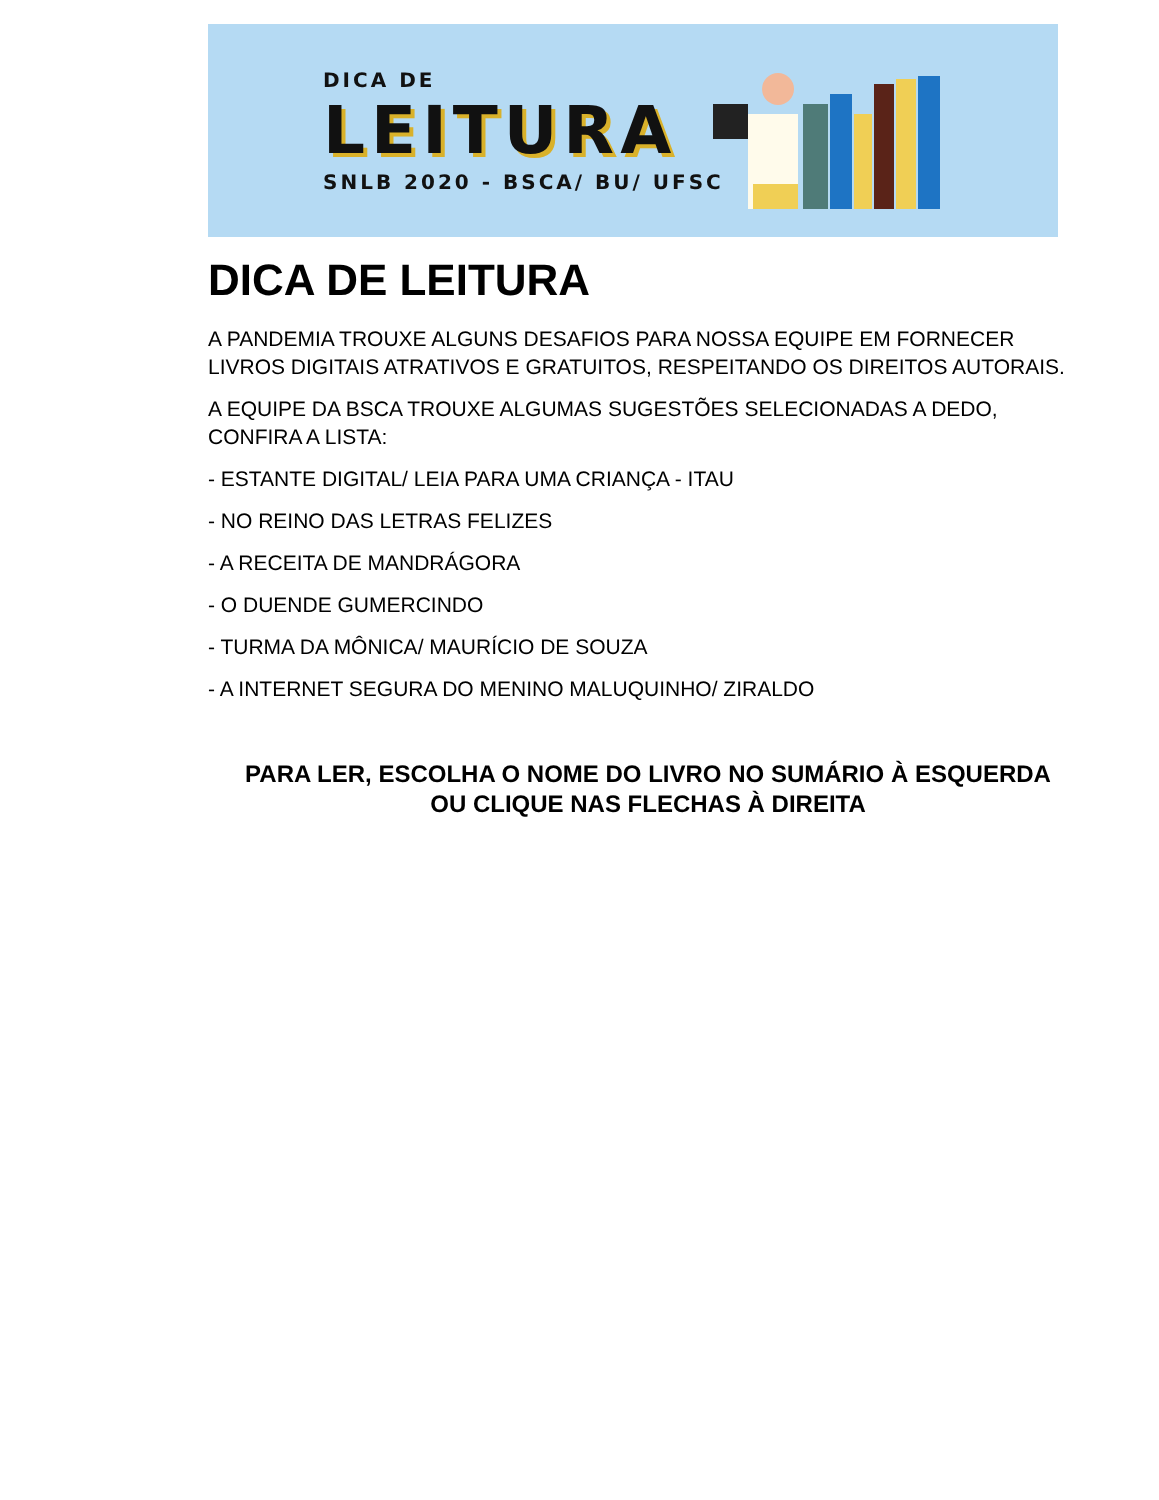DICA DE
LEITURA
SNLB 2020 - BSCA/ BU/ UFSC
DICA DE LEITURA
A PANDEMIA TROUXE ALGUNS DESAFIOS PARA NOSSA EQUIPE EM FORNECER LIVROS DIGITAIS ATRATIVOS E GRATUITOS, RESPEITANDO OS DIREITOS AUTORAIS.
A EQUIPE DA BSCA TROUXE ALGUMAS SUGESTÕES SELECIONADAS A DEDO, CONFIRA A LISTA:
- ESTANTE DIGITAL/ LEIA PARA UMA CRIANÇA - ITAU
- NO REINO DAS LETRAS FELIZES
- A RECEITA DE MANDRÁGORA
- O DUENDE GUMERCINDO
- TURMA DA MÔNICA/ MAURÍCIO DE SOUZA
- A INTERNET SEGURA DO MENINO MALUQUINHO/ ZIRALDO
PARA LER, ESCOLHA O NOME DO LIVRO NO SUMÁRIO À ESQUERDA
OU CLIQUE NAS FLECHAS À DIREITA